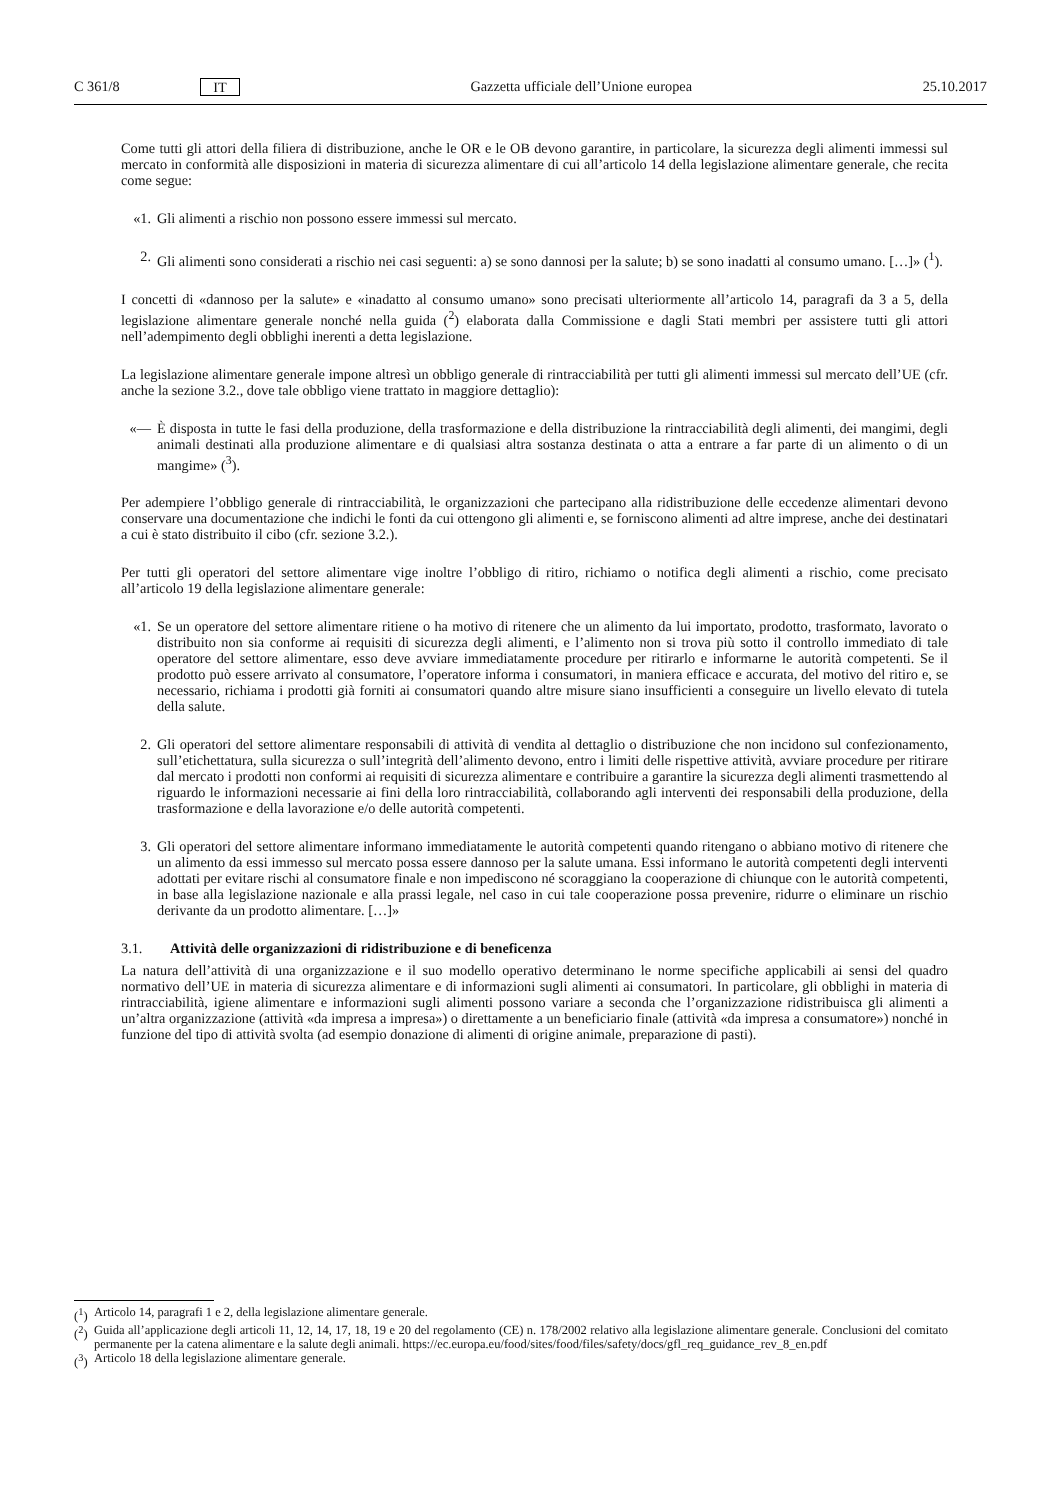C 361/8 IT Gazzetta ufficiale dell’Unione europea 25.10.2017
Come tutti gli attori della filiera di distribuzione, anche le OR e le OB devono garantire, in particolare, la sicurezza degli alimenti immessi sul mercato in conformità alle disposizioni in materia di sicurezza alimentare di cui all’articolo 14 della legislazione alimentare generale, che recita come segue:
«1. Gli alimenti a rischio non possono essere immessi sul mercato.
2. Gli alimenti sono considerati a rischio nei casi seguenti: a) se sono dannosi per la salute; b) se sono inadatti al consumo umano. […]» (<sup>1</sup>).
I concetti di «dannoso per la salute» e «inadatto al consumo umano» sono precisati ulteriormente all’articolo 14, paragrafi da 3 a 5, della legislazione alimentare generale nonché nella guida (<sup>2</sup>) elaborata dalla Commissione e dagli Stati membri per assistere tutti gli attori nell’adempimento degli obblighi inerenti a detta legislazione.
La legislazione alimentare generale impone altresì un obbligo generale di rintracciabilità per tutti gli alimenti immessi sul mercato dell’UE (cfr. anche la sezione 3.2., dove tale obbligo viene trattato in maggiore dettaglio):
«— È disposta in tutte le fasi della produzione, della trasformazione e della distribuzione la rintracciabilità degli alimenti, dei mangimi, degli animali destinati alla produzione alimentare e di qualsiasi altra sostanza destinata o atta a entrare a far parte di un alimento o di un mangime» (<sup>3</sup>).
Per adempiere l’obbligo generale di rintracciabilità, le organizzazioni che partecipano alla ridistribuzione delle eccedenze alimentari devono conservare una documentazione che indichi le fonti da cui ottengono gli alimenti e, se forniscono alimenti ad altre imprese, anche dei destinatari a cui è stato distribuito il cibo (cfr. sezione 3.2.).
Per tutti gli operatori del settore alimentare vige inoltre l’obbligo di ritiro, richiamo o notifica degli alimenti a rischio, come precisato all’articolo 19 della legislazione alimentare generale:
«1. Se un operatore del settore alimentare ritiene o ha motivo di ritenere che un alimento da lui importato, prodotto, trasformato, lavorato o distribuito non sia conforme ai requisiti di sicurezza degli alimenti, e l’alimento non si trova più sotto il controllo immediato di tale operatore del settore alimentare, esso deve avviare immediatamente procedure per ritirarlo e informarne le autorità competenti. Se il prodotto può essere arrivato al consumatore, l’operatore informa i consumatori, in maniera efficace e accurata, del motivo del ritiro e, se necessario, richiama i prodotti già forniti ai consumatori quando altre misure siano insufficienti a conseguire un livello elevato di tutela della salute.
2. Gli operatori del settore alimentare responsabili di attività di vendita al dettaglio o distribuzione che non incidono sul confezionamento, sull’etichettatura, sulla sicurezza o sull’integrità dell’alimento devono, entro i limiti delle rispettive attività, avviare procedure per ritirare dal mercato i prodotti non conformi ai requisiti di sicurezza alimentare e contribuire a garantire la sicurezza degli alimenti trasmettendo al riguardo le informazioni necessarie ai fini della loro rintracciabilità, collaborando agli interventi dei responsabili della produzione, della trasformazione e della lavorazione e/o delle autorità competenti.
3. Gli operatori del settore alimentare informano immediatamente le autorità competenti quando ritengano o abbiano motivo di ritenere che un alimento da essi immesso sul mercato possa essere dannoso per la salute umana. Essi informano le autorità competenti degli interventi adottati per evitare rischi al consumatore finale e non impediscono né scoraggiano la cooperazione di chiunque con le autorità competenti, in base alla legislazione nazionale e alla prassi legale, nel caso in cui tale cooperazione possa prevenire, ridurre o eliminare un rischio derivante da un prodotto alimentare. […]»
3.1. Attività delle organizzazioni di ridistribuzione e di beneficenza
La natura dell’attività di una organizzazione e il suo modello operativo determinano le norme specifiche applicabili ai sensi del quadro normativo dell’UE in materia di sicurezza alimentare e di informazioni sugli alimenti ai consumatori. In particolare, gli obblighi in materia di rintracciabilità, igiene alimentare e informazioni sugli alimenti possono variare a seconda che l’organizzazione ridistribuisca gli alimenti a un’altra organizzazione (attività «da impresa a impresa») o direttamente a un beneficiario finale (attività «da impresa a consumatore») nonché in funzione del tipo di attività svolta (ad esempio donazione di alimenti di origine animale, preparazione di pasti).
(<sup>1</sup>) Articolo 14, paragrafi 1 e 2, della legislazione alimentare generale.
(<sup>2</sup>) Guida all’applicazione degli articoli 11, 12, 14, 17, 18, 19 e 20 del regolamento (CE) n. 178/2002 relativo alla legislazione alimentare generale. Conclusioni del comitato permanente per la catena alimentare e la salute degli animali. https://ec.europa.eu/food/sites/food/files/safety/docs/gfl_req_guidance_rev_8_en.pdf
(<sup>3</sup>) Articolo 18 della legislazione alimentare generale.